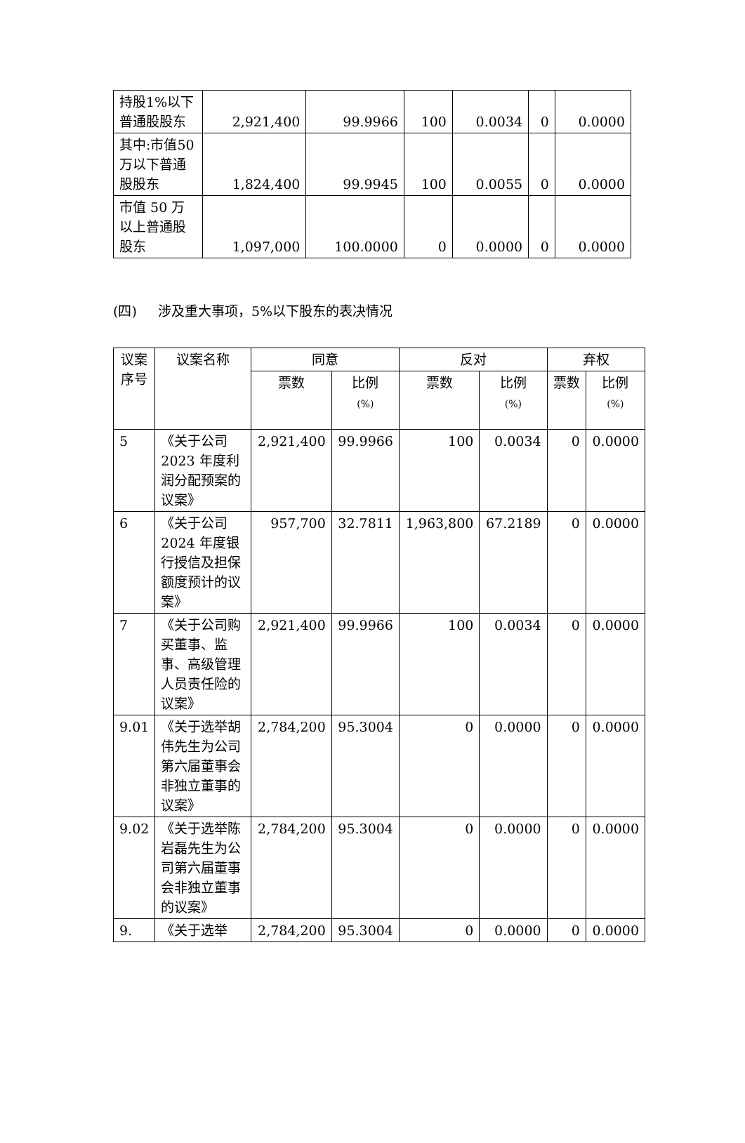| 持股1%以下普通股股东 | 2,921,400 | 99.9966 | 100 | 0.0034 | 0 | 0.0000 |
| 其中:市值50万以下普通股股东 | 1,824,400 | 99.9945 | 100 | 0.0055 | 0 | 0.0000 |
| 市值 50 万以上普通股股东 | 1,097,000 | 100.0000 | 0 | 0.0000 | 0 | 0.0000 |
(四) 涉及重大事项，5%以下股东的表决情况
| 议案序号 | 议案名称 | 同意 | | 反对 | | 弃权 | |
| --- | --- | --- | --- | --- | --- | --- | --- |
| | | 票数 | 比例 (%) | 票数 | 比例 (%) | 票数 | 比例 (%) |
| 5 | 《关于公司2023 年度利润分配预案的议案》 | 2,921,400 | 99.9966 | 100 | 0.0034 | 0 | 0.0000 |
| 6 | 《关于公司2024 年度银行授信及担保额度预计的议案》 | 957,700 | 32.7811 | 1,963,800 | 67.2189 | 0 | 0.0000 |
| 7 | 《关于公司购买董事、监事、高级管理人员责任险的议案》 | 2,921,400 | 99.9966 | 100 | 0.0034 | 0 | 0.0000 |
| 9.01 | 《关于选举胡伟先生为公司第六届董事会非独立董事的议案》 | 2,784,200 | 95.3004 | 0 | 0.0000 | 0 | 0.0000 |
| 9.02 | 《关于选举陈岩磊先生为公司第六届董事会非独立董事的议案》 | 2,784,200 | 95.3004 | 0 | 0.0000 | 0 | 0.0000 |
| 9. | 《关于选举 | 2,784,200 | 95.3004 | 0 | 0.0000 | 0 | 0.0000 |